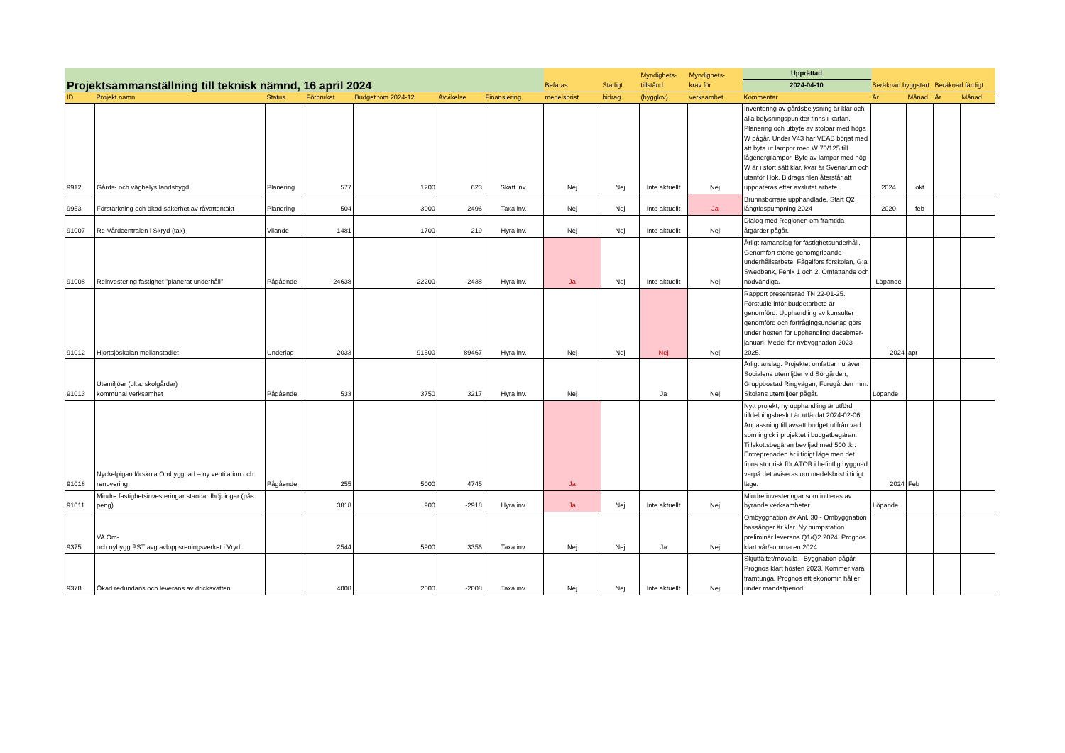| Projektsammanställning till teknisk nämnd, 16 april 2024 | | | | | | | Befaras | Statligt | Myndighets- tillstånd | Myndighets- krav för | Upprättad | Beräknad byggstart | | Beräknad färdigt | |
| --- | --- | --- | --- | --- | --- | --- | --- | --- | --- | --- | --- | --- | --- | --- | --- |
| | | | | | | | | | | | 2024-04-10 | | | | |
| ID | Projekt namn | Status | Förbrukat | Budget tom 2024-12 | Avvikelse | Finansiering | medelsbrist | bidrag | (bygglov) | verksamhet | Kommentar | År | Månad | År | Månad |
| 9912 | Gårds- och vägbelys landsbygd | Planering | 577 | 1200 | 623 | Skatt inv. | Nej | Nej | Inte aktuellt | Nej | Inventering av gårdsbelysning är klar och alla belysningspunkter finns i kartan. Planering och utbyte av stolpar med höga W pågår. Under V43 har VEAB börjat med att byta ut lampor med W 70/125 till lågenergilampor. Byte av lampor med hög W är i stort sätt klar, kvar är Svenarum och utanför Hok. Bidrags filen återstår att uppdateras efter avslutat arbete. | 2024 | okt | | |
| 9953 | Förstärkning och ökad säkerhet av råvattentäkt | Planering | 504 | 3000 | 2496 | Taxa inv. | Nej | Nej | Inte aktuellt | Ja | Brunnsborrare upphandlade. Start Q2 långtidspumpning 2024 | 2020 | feb | | |
| 91007 | Re Vårdcentralen i Skryd (tak) | Vilande | 1481 | 1700 | 219 | Hyra inv. | Nej | Nej | Inte aktuellt | Nej | Dialog med Regionen om framtida åtgärder pågår. | | | | |
| 91008 | Reinvestering fastighet "planerat underhåll" | Pågående | 24638 | 22200 | -2438 | Hyra inv. | Ja | Nej | Inte aktuellt | Nej | Årligt ramanslag för fastighetsunderhåll. Genomfört större genomgripande underhållsarbete, Fågelfors förskolan, G:a Swedbank, Fenix 1 och 2. Omfattande och nödvändiga. | Löpande | | | |
| 91012 | Hjortsjöskolan mellanstadiet | Underlag | 2033 | 91500 | 89467 | Hyra inv. | Nej | Nej | Nej | Nej | Rapport presenterad TN 22-01-25. Förstudie inför budgetarbete är genomförd. Upphandling av konsulter genomförd och förfrågingsunderlag görs under hösten för upphandling decebmer-januari. Medel för nybyggnation 2023-2025. | 2024 | apr | | |
| 91013 | Utemiljöer (bl.a. skolgårdar) kommunal verksamhet | Pågående | 533 | 3750 | 3217 | Hyra inv. | Nej | | Ja | Nej | Årligt anslag. Projektet omfattar nu även Socialens utemiljöer vid Sörgården, Gruppbostad Ringvägen, Furugården mm. Skolans utemiljöer pågår. | Löpande | | | |
| 91018 | Nyckelpigan förskola Ombyggnad – ny ventilation och renovering | Pågående | 255 | 5000 | 4745 | | Ja | | | | Nytt projekt, ny upphandling är utförd tilldelningsbeslut är utfärdat 2024-02-06 Anpassning till avsatt budget utifrån vad som ingick i projektet i budgetbegäran. Tillskottsbegäran beviljad med 500 tkr. Entreprenaden är i tidigt läge men det finns stor risk för ÄTOR i befintlig byggnad varpå det aviseras om medelsbrist i tidigt läge. | 2024 | Feb | | |
| 91011 | Mindre fastighetsinvesteringar standardhöjningar (pås peng) | | 3818 | 900 | -2918 | Hyra inv. | Ja | Nej | Inte aktuellt | Nej | Mindre investeringar som initieras av hyrande verksamheter. | Löpande | | | |
| 9375 | VA Om- och nybygg PST avg avloppsreningsverket i Vryd | | 2544 | 5900 | 3356 | Taxa inv. | Nej | Nej | Ja | Nej | Ombyggnation av Anl. 30 - Ombyggnation bassänger är klar. Ny pumpstation preliminär leverans Q1/Q2 2024. Prognos klart vår/sommaren 2024 | | | | |
| 9378 | Ökad redundans och leverans av dricksvatten | | 4008 | 2000 | -2008 | Taxa inv. | Nej | Nej | Inte aktuellt | Nej | Skjutfältet/movalla - Byggnation pågår. Prognos klart hösten 2023. Kommer vara framtunga. Prognos att ekonomin håller under mandatperiod | | | | |